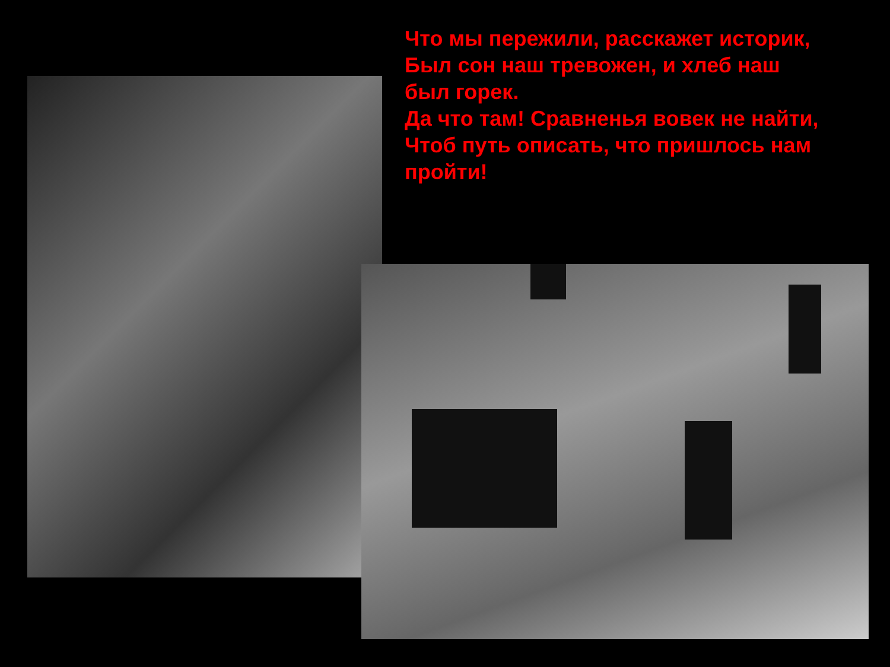Что мы пережили, расскажет историк,
Был сон наш тревожен, и хлеб наш был горек.
Да что там! Сравненья вовек не найти,
Чтоб путь описать, что пришлось нам пройти!